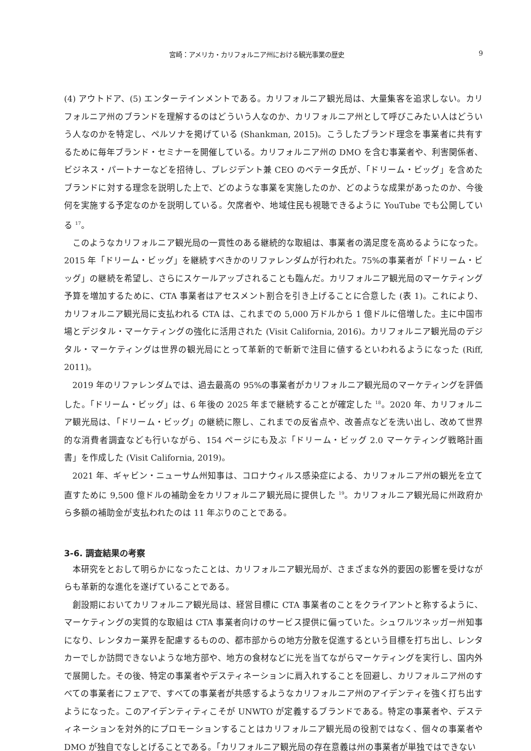宮崎：アメリカ・カリフォルニア州における観光事業の歴史 9
(4) アウトドア、(5) エンターテインメントである。カリフォルニア観光局は、大量集客を追求しない。カリフォルニア州のブランドを理解するのはどういう人なのか、カリフォルニア州として呼びこみたい人はどういう人なのかを特定し、ペルソナを掲げている (Shankman, 2015)。こうしたブランド理念を事業者に共有するために毎年ブランド・セミナーを開催している。カリフォルニア州の DMO を含む事業者や、利害関係者、ビジネス・パートナーなどを招待し、プレジデント兼 CEO のベテータ氏が、「ドリーム・ビッグ」を含めたブランドに対する理念を説明した上で、どのような事業を実施したのか、どのような成果があったのか、今後何を実施する予定なのかを説明している。欠席者や、地域住民も視聴できるように YouTube でも公開している <sup>17</sup>。
このようなカリフォルニア観光局の一貫性のある継続的な取組は、事業者の満足度を高めるようになった。2015 年「ドリーム・ビッグ」を継続すべきかのリファレンダムが行われた。75%の事業者が「ドリーム・ビッグ」の継続を希望し、さらにスケールアップされることも臨んだ。カリフォルニア観光局のマーケティング予算を増加するために、CTA 事業者はアセスメント割合を引き上げることに合意した (表 1)。これにより、カリフォルニア観光局に支払われる CTA は、これまでの 5,000 万ドルから 1 億ドルに倍増した。主に中国市場とデジタル・マーケティングの強化に活用された (Visit California, 2016)。カリフォルニア観光局のデジタル・マーケティングは世界の観光局にとって革新的で斬新で注目に値するといわれるようになった (Riff, 2011)。
2019 年のリファレンダムでは、過去最高の 95%の事業者がカリフォルニア観光局のマーケティングを評価した。「ドリーム・ビッグ」は、6 年後の 2025 年まで継続することが確定した <sup>18</sup>。2020 年、カリフォルニア観光局は、「ドリーム・ビッグ」の継続に際し、これまでの反省点や、改善点などを洗い出し、改めて世界的な消費者調査なども行いながら、154 ページにも及ぶ「ドリーム・ビッグ 2.0 マーケティング戦略計画書」を作成した (Visit California, 2019)。
2021 年、ギャビン・ニューサム州知事は、コロナウィルス感染症による、カリフォルニア州の観光を立て直すために 9,500 億ドルの補助金をカリフォルニア観光局に提供した <sup>19</sup>。カリフォルニア観光局に州政府から多額の補助金が支払われたのは 11 年ぶりのことである。
3-6. 調査結果の考察
本研究をとおして明らかになったことは、カリフォルニア観光局が、さまざまな外的要因の影響を受けながらも革新的な進化を遂げていることである。
創設期においてカリフォルニア観光局は、経営目標に CTA 事業者のことをクライアントと称するように、マーケティングの実質的な取組は CTA 事業者向けのサービス提供に偏っていた。シュワルツネッガー州知事になり、レンタカー業界を配慮するものの、都市部からの地方分散を促進するという目標を打ち出し、レンタカーでしか訪問できないような地方部や、地方の食材などに光を当てながらマーケティングを実行し、国内外で展開した。その後、特定の事業者やデスティネーションに肩入れすることを回避し、カリフォルニア州のすべての事業者にフェアで、すべての事業者が共感するようなカリフォルニア州のアイデンティを強く打ち出すようになった。このアイデンティティこそが UNWTO が定義するブランドである。特定の事業者や、デスティネーションを対外的にプロモーションすることはカリフォルニア観光局の役割ではなく、個々の事業者や DMO が独自でなしとげることである。「カリフォルニア観光局の存在意義は州の事業者が単独ではできない